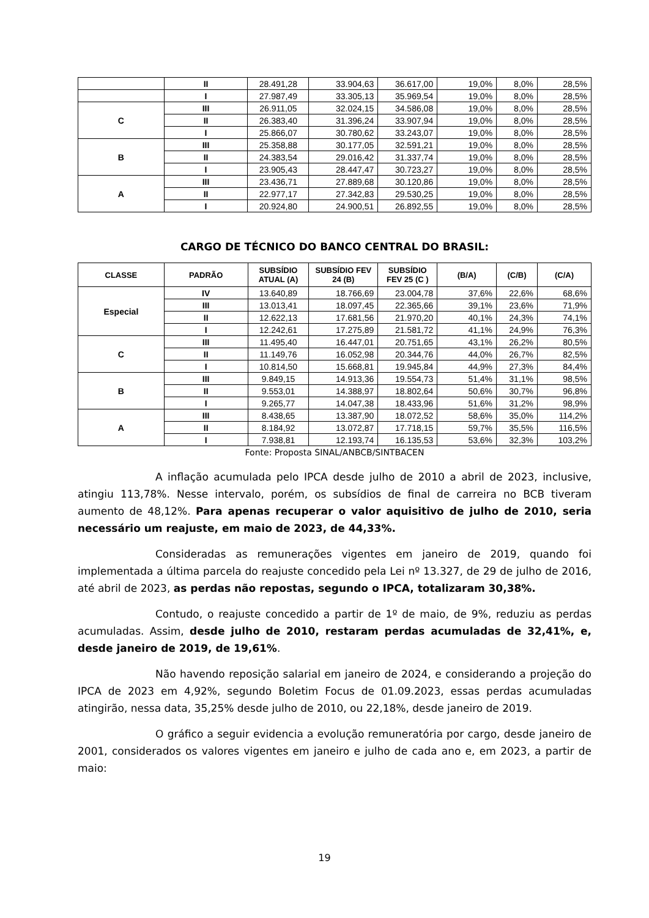| | II | 28.491,28 | 33.904,63 | 36.617,00 | 19,0% | 8,0% | 28,5% |
| | I | 27.987,49 | 33.305,13 | 35.969,54 | 19,0% | 8,0% | 28,5% |
| C | III | 26.911,05 | 32.024,15 | 34.586,08 | 19,0% | 8,0% | 28,5% |
| | II | 26.383,40 | 31.396,24 | 33.907,94 | 19,0% | 8,0% | 28,5% |
| | I | 25.866,07 | 30.780,62 | 33.243,07 | 19,0% | 8,0% | 28,5% |
| B | III | 25.358,88 | 30.177,05 | 32.591,21 | 19,0% | 8,0% | 28,5% |
| | II | 24.383,54 | 29.016,42 | 31.337,74 | 19,0% | 8,0% | 28,5% |
| | I | 23.905,43 | 28.447,47 | 30.723,27 | 19,0% | 8,0% | 28,5% |
| A | III | 23.436,71 | 27.889,68 | 30.120,86 | 19,0% | 8,0% | 28,5% |
| | II | 22.977,17 | 27.342,83 | 29.530,25 | 19,0% | 8,0% | 28,5% |
| | I | 20.924,80 | 24.900,51 | 26.892,55 | 19,0% | 8,0% | 28,5% |
CARGO DE TÉCNICO DO BANCO CENTRAL DO BRASIL:
| CLASSE | PADRÃO | SUBSÍDIO ATUAL (A) | SUBSÍDIO FEV 24 (B) | SUBSÍDIO FEV 25 (C ) | (B/A) | (C/B) | (C/A) |
| --- | --- | --- | --- | --- | --- | --- | --- |
| Especial | IV | 13.640,89 | 18.766,69 | 23.004,78 | 37,6% | 22,6% | 68,6% |
| | III | 13.013,41 | 18.097,45 | 22.365,66 | 39,1% | 23,6% | 71,9% |
| | II | 12.622,13 | 17.681,56 | 21.970,20 | 40,1% | 24,3% | 74,1% |
| | I | 12.242,61 | 17.275,89 | 21.581,72 | 41,1% | 24,9% | 76,3% |
| C | III | 11.495,40 | 16.447,01 | 20.751,65 | 43,1% | 26,2% | 80,5% |
| | II | 11.149,76 | 16.052,98 | 20.344,76 | 44,0% | 26,7% | 82,5% |
| | I | 10.814,50 | 15.668,81 | 19.945,84 | 44,9% | 27,3% | 84,4% |
| B | III | 9.849,15 | 14.913,36 | 19.554,73 | 51,4% | 31,1% | 98,5% |
| | II | 9.553,01 | 14.388,97 | 18.802,64 | 50,6% | 30,7% | 96,8% |
| | I | 9.265,77 | 14.047,38 | 18.433,96 | 51,6% | 31,2% | 98,9% |
| A | III | 8.438,65 | 13.387,90 | 18.072,52 | 58,6% | 35,0% | 114,2% |
| | II | 8.184,92 | 13.072,87 | 17.718,15 | 59,7% | 35,5% | 116,5% |
| | I | 7.938,81 | 12.193,74 | 16.135,53 | 53,6% | 32,3% | 103,2% |
Fonte: Proposta SINAL/ANBCB/SINTBACEN
A inflação acumulada pelo IPCA desde julho de 2010 a abril de 2023, inclusive, atingiu 113,78%. Nesse intervalo, porém, os subsídios de final de carreira no BCB tiveram aumento de 48,12%. Para apenas recuperar o valor aquisitivo de julho de 2010, seria necessário um reajuste, em maio de 2023, de 44,33%.
Consideradas as remunerações vigentes em janeiro de 2019, quando foi implementada a última parcela do reajuste concedido pela Lei nº 13.327, de 29 de julho de 2016, até abril de 2023, as perdas não repostas, segundo o IPCA, totalizaram 30,38%.
Contudo, o reajuste concedido a partir de 1º de maio, de 9%, reduziu as perdas acumuladas. Assim, desde julho de 2010, restaram perdas acumuladas de 32,41%, e, desde janeiro de 2019, de 19,61%.
Não havendo reposição salarial em janeiro de 2024, e considerando a projeção do IPCA de 2023 em 4,92%, segundo Boletim Focus de 01.09.2023, essas perdas acumuladas atingirão, nessa data, 35,25% desde julho de 2010, ou 22,18%, desde janeiro de 2019.
O gráfico a seguir evidencia a evolução remuneratória por cargo, desde janeiro de 2001, considerados os valores vigentes em janeiro e julho de cada ano e, em 2023, a partir de maio:
19